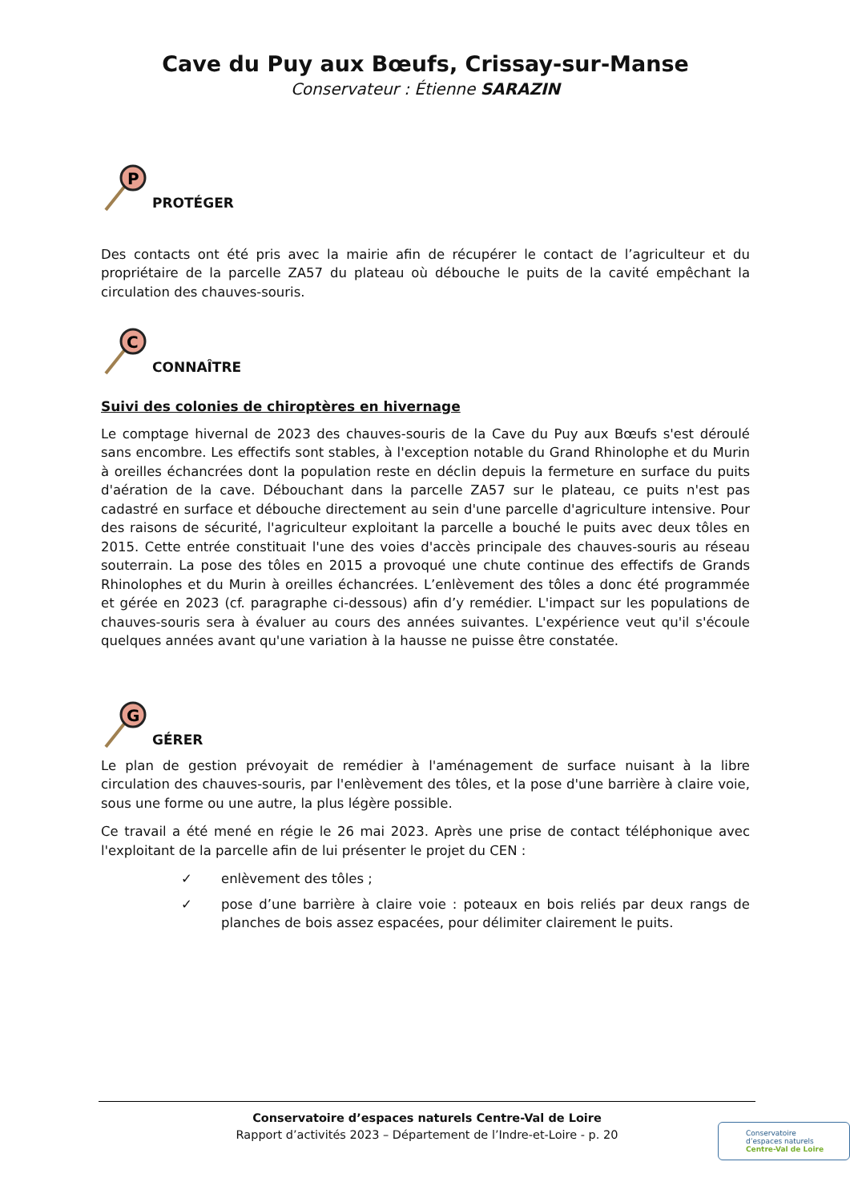Cave du Puy aux Bœufs, Crissay-sur-Manse
Conservateur : Étienne SARAZIN
P
PROTÉGER
Des contacts ont été pris avec la mairie afin de récupérer le contact de l’agriculteur et du propriétaire de la parcelle ZA57 du plateau où débouche le puits de la cavité empêchant la circulation des chauves-souris.
C
CONNAÎTRE
Suivi des colonies de chiroptères en hivernage
Le comptage hivernal de 2023 des chauves-souris de la Cave du Puy aux Bœufs s'est déroulé sans encombre. Les effectifs sont stables, à l'exception notable du Grand Rhinolophe et du Murin à oreilles échancrées dont la population reste en déclin depuis la fermeture en surface du puits d'aération de la cave. Débouchant dans la parcelle ZA57 sur le plateau, ce puits n'est pas cadastré en surface et débouche directement au sein d'une parcelle d'agriculture intensive. Pour des raisons de sécurité, l'agriculteur exploitant la parcelle a bouché le puits avec deux tôles en 2015. Cette entrée constituait l'une des voies d'accès principale des chauves-souris au réseau souterrain. La pose des tôles en 2015 a provoqué une chute continue des effectifs de Grands Rhinolophes et du Murin à oreilles échancrées. L’enlèvement des tôles a donc été programmée et gérée en 2023 (cf. paragraphe ci-dessous) afin d’y remédier. L'impact sur les populations de chauves-souris sera à évaluer au cours des années suivantes. L'expérience veut qu'il s'écoule quelques années avant qu'une variation à la hausse ne puisse être constatée.
G
GÉRER
Le plan de gestion prévoyait de remédier à l'aménagement de surface nuisant à la libre circulation des chauves-souris, par l'enlèvement des tôles, et la pose d'une barrière à claire voie, sous une forme ou une autre, la plus légère possible.
Ce travail a été mené en régie le 26 mai 2023. Après une prise de contact téléphonique avec l'exploitant de la parcelle afin de lui présenter le projet du CEN :
✓ enlèvement des tôles ;
✓ pose d’une barrière à claire voie : poteaux en bois reliés par deux rangs de planches de bois assez espacées, pour délimiter clairement le puits.
Conservatoire d’espaces naturels Centre-Val de Loire
Rapport d’activités 2023 – Département de l’Indre-et-Loire - p. 20
Conservatoire
d’espaces naturels
Centre-Val de Loire